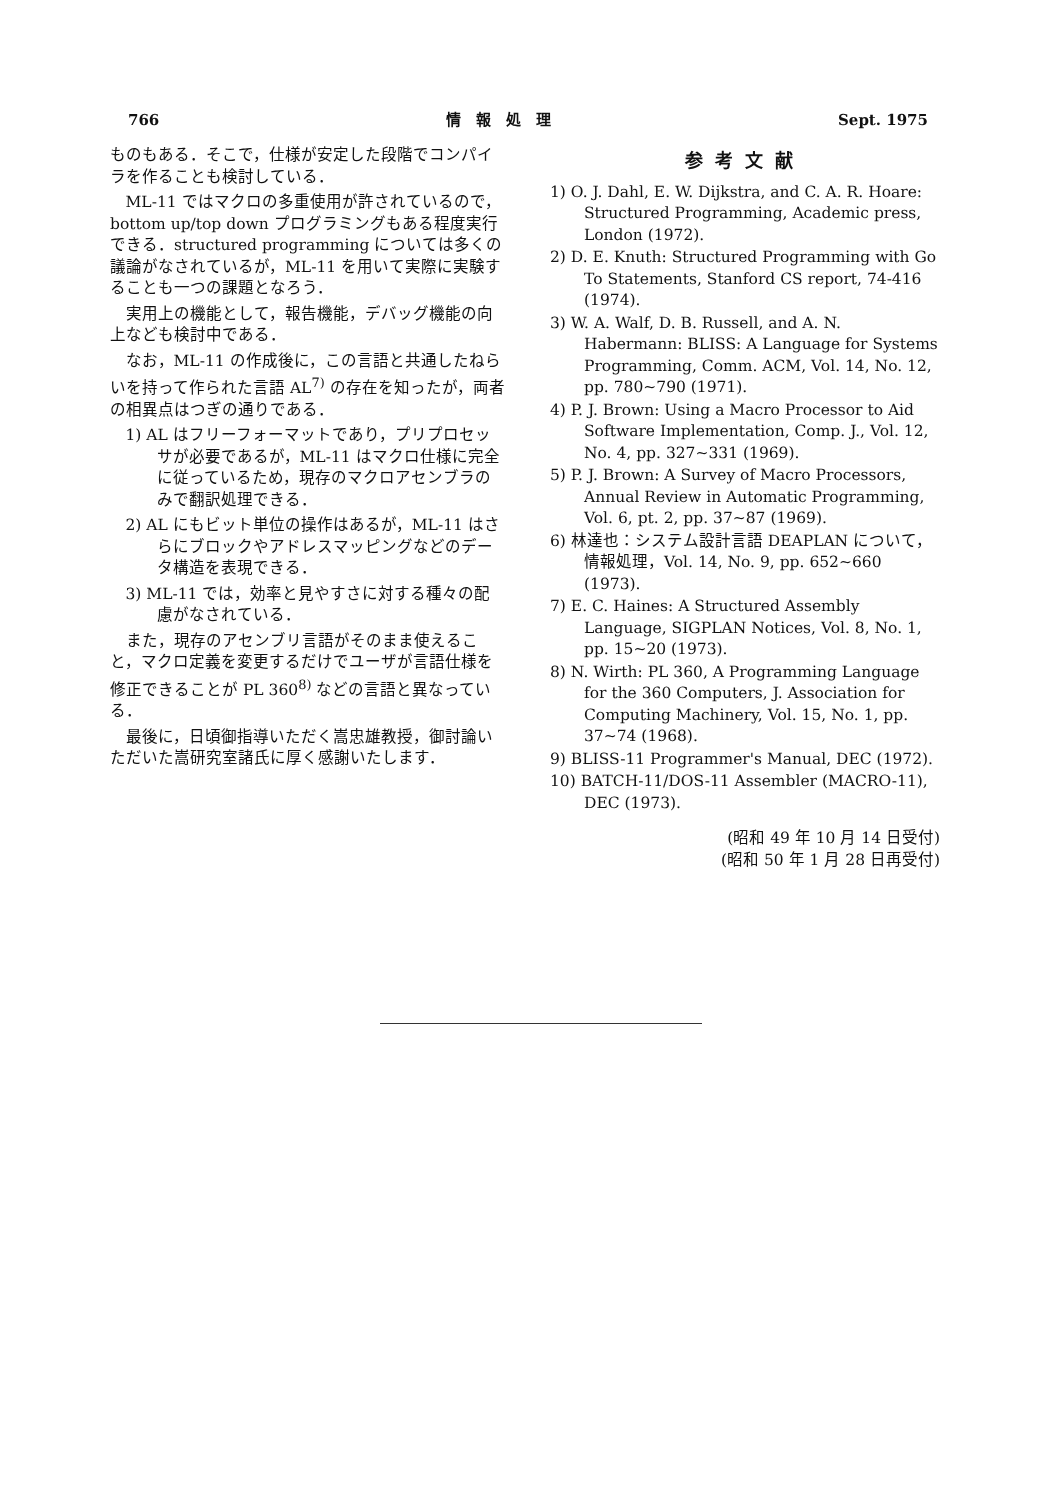766 情　報　処　理 Sept. 1975
ものもある．そこで，仕様が安定した段階でコンパイラを作ることも検討している．
ML-11 ではマクロの多重使用が許されているので，bottom up/top down プログラミングもある程度実行できる．structured programming については多くの議論がなされているが，ML-11 を用いて実際に実験することも一つの課題となろう．
実用上の機能として，報告機能，デバッグ機能の向上なども検討中である．
なお，ML-11 の作成後に，この言語と共通したねらいを持って作られた言語 AL<sup>7)</sup> の存在を知ったが，両者の相異点はつぎの通りである．
1) AL はフリーフォーマットであり，プリプロセッサが必要であるが，ML-11 はマクロ仕様に完全に従っているため，現存のマクロアセンブラのみで翻訳処理できる．
2) AL にもビット単位の操作はあるが，ML-11 はさらにブロックやアドレスマッピングなどのデータ構造を表現できる．
3) ML-11 では，効率と見やすさに対する種々の配慮がなされている．
また，現存のアセンブリ言語がそのまま使えること，マクロ定義を変更するだけでユーザが言語仕様を修正できることが PL 360<sup>8)</sup> などの言語と異なっている．
最後に，日頃御指導いただく嵩忠雄教授，御討論いただいた嵩研究室諸氏に厚く感謝いたします．
参考文献
1) O. J. Dahl, E. W. Dijkstra, and C. A. R. Hoare: Structured Programming, Academic press, London (1972).
2) D. E. Knuth: Structured Programming with Go To Statements, Stanford CS report, 74-416 (1974).
3) W. A. Walf, D. B. Russell, and A. N. Habermann: BLISS: A Language for Systems Programming, Comm. ACM, Vol. 14, No. 12, pp. 780∼790 (1971).
4) P. J. Brown: Using a Macro Processor to Aid Software Implementation, Comp. J., Vol. 12, No. 4, pp. 327∼331 (1969).
5) P. J. Brown: A Survey of Macro Processors, Annual Review in Automatic Programming, Vol. 6, pt. 2, pp. 37∼87 (1969).
6) 林達也：システム設計言語 DEAPLAN について，情報処理，Vol. 14, No. 9, pp. 652∼660 (1973).
7) E. C. Haines: A Structured Assembly Language, SIGPLAN Notices, Vol. 8, No. 1, pp. 15∼20 (1973).
8) N. Wirth: PL 360, A Programming Language for the 360 Computers, J. Association for Computing Machinery, Vol. 15, No. 1, pp. 37∼74 (1968).
9) BLISS-11 Programmer's Manual, DEC (1972).
10) BATCH-11/DOS-11 Assembler (MACRO-11), DEC (1973).
(昭和 49 年 10 月 14 日受付)
(昭和 50 年 1 月 28 日再受付)